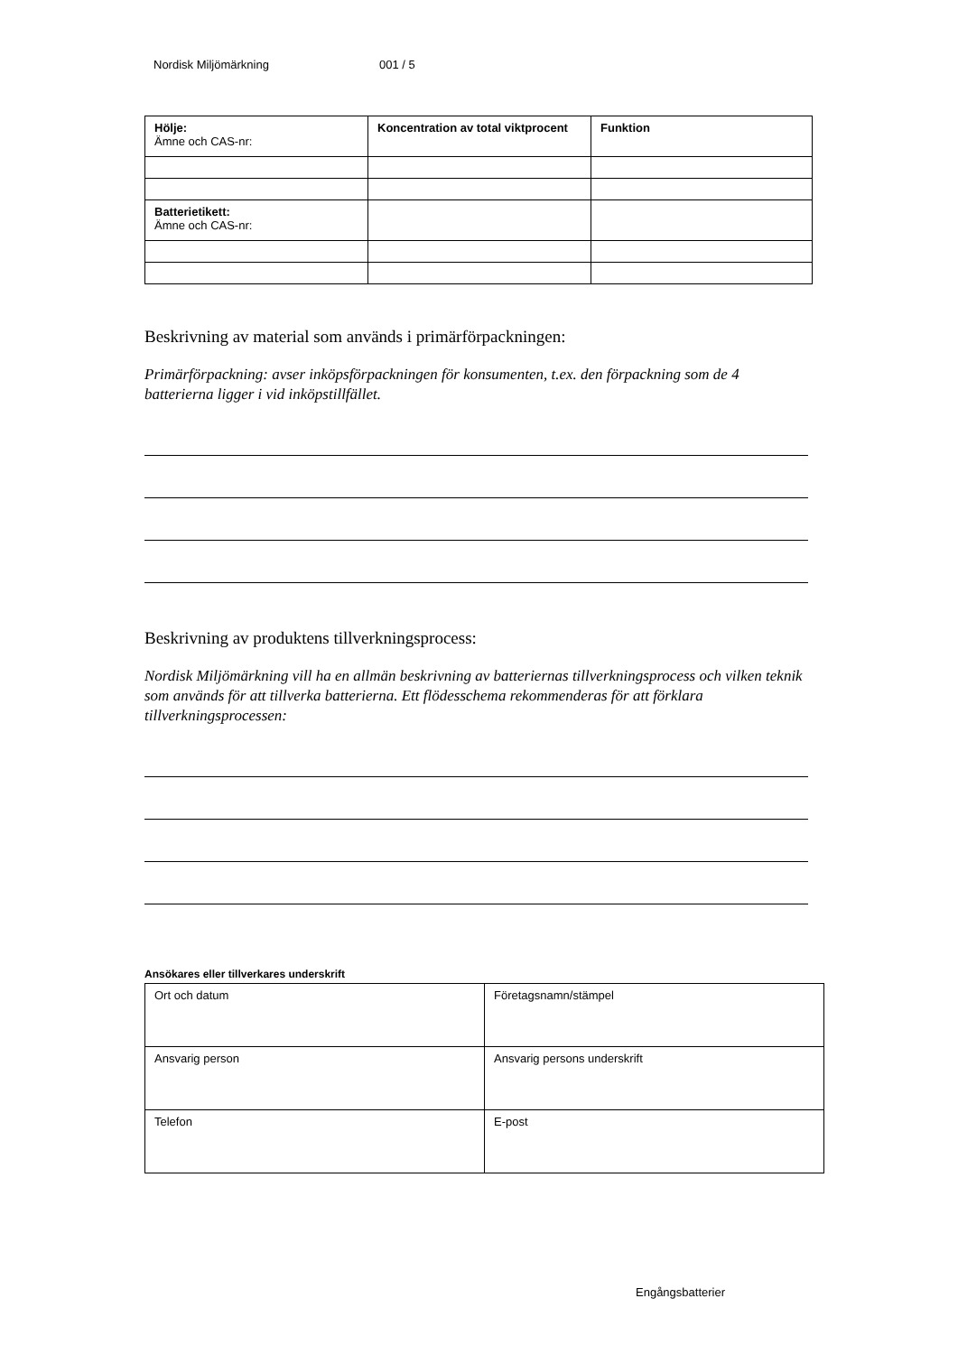Nordisk Miljömärkning 001 / 5
| Hölje: Ämne och CAS-nr: | Koncentration av total viktprocent | Funktion |
| Batterietikett: Ämne och CAS-nr: | | |
Beskrivning av material som används i primärförpackningen:
Primärförpackning: avser inköpsförpackningen för konsumenten, t.ex. den förpackning som de 4 batterierna ligger i vid inköpstillfället.
Beskrivning av produktens tillverkningsprocess:
Nordisk Miljömärkning vill ha en allmän beskrivning av batteriernas tillverkningsprocess och vilken teknik som används för att tillverka batterierna. Ett flödesschema rekommenderas för att förklara tillverkningsprocessen:
Ansökares eller tillverkares underskrift
| Ort och datum | Företagsnamn/stämpel |
| Ansvarig person | Ansvarig persons underskrift |
| Telefon | E-post |
Engångsbatterier